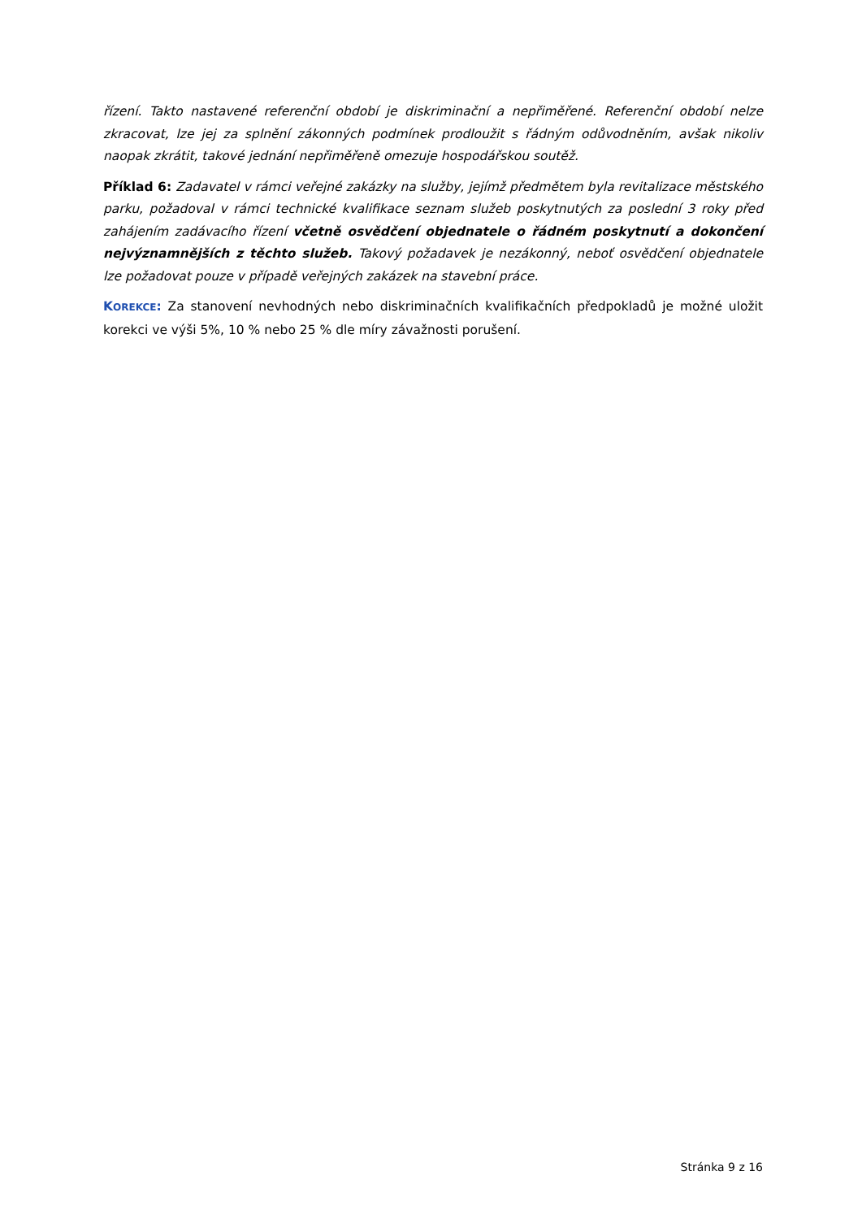řízení. Takto nastavené referenční období je diskriminační a nepřiměřené. Referenční období nelze zkracovat, lze jej za splnění zákonných podmínek prodloužit s řádným odůvodněním, avšak nikoliv naopak zkrátit, takové jednání nepřiměřeně omezuje hospodářskou soutěž.
Příklad 6: Zadavatel v rámci veřejné zakázky na služby, jejímž předmětem byla revitalizace městského parku, požadoval v rámci technické kvalifikace seznam služeb poskytnutých za poslední 3 roky před zahájením zadávacího řízení včetně osvědčení objednatele o řádném poskytnutí a dokončení nejvýznamnějších z těchto služeb. Takový požadavek je nezákonný, neboť osvědčení objednatele lze požadovat pouze v případě veřejných zakázek na stavební práce.
KOREKCE: Za stanovení nevhodných nebo diskriminačních kvalifikačních předpokladů je možné uložit korekci ve výši 5%, 10 % nebo 25 % dle míry závažnosti porušení.
Stránka 9 z 16